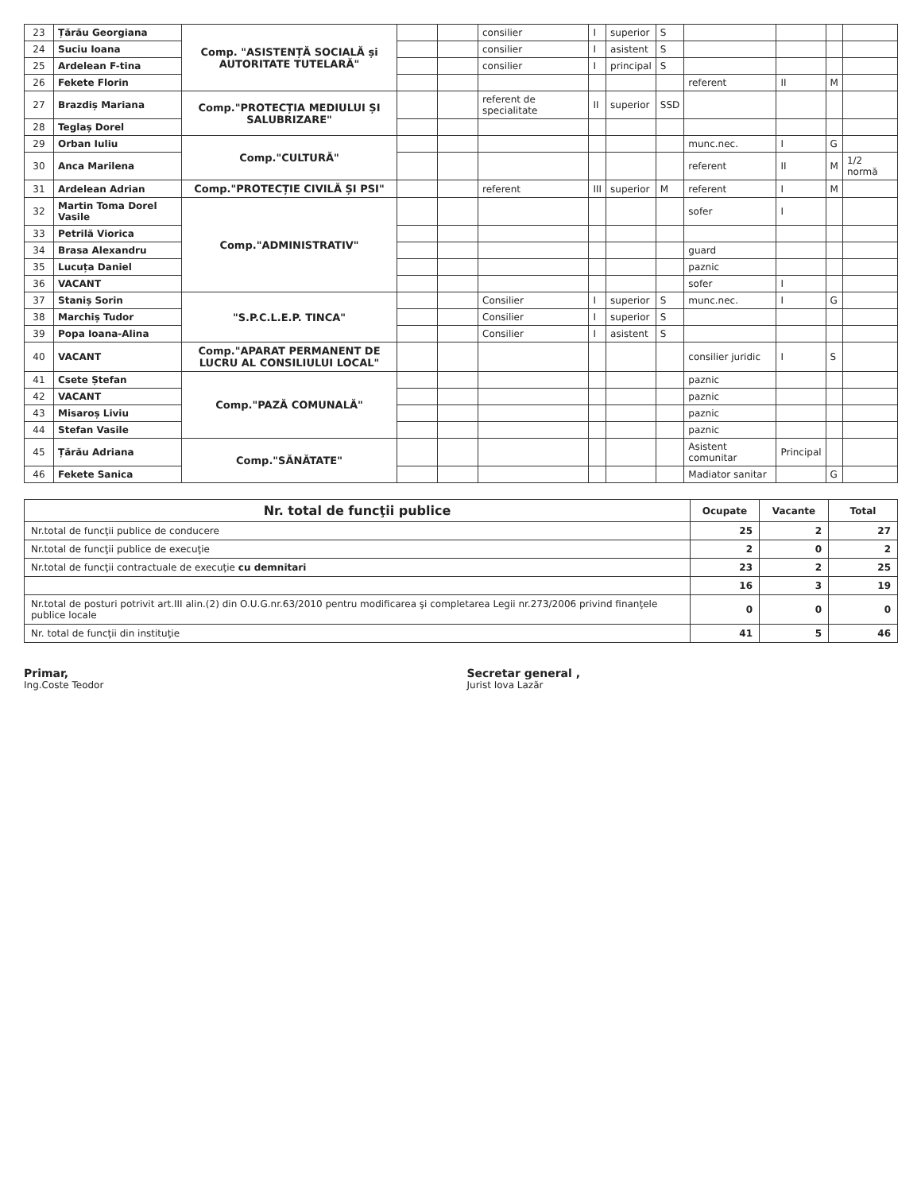| 23 | Țărău Georgiana | Comp. "ASISTENȚĂ SOCIALĂ și AUTORITATE TUTELARĂ" | | | consilier | I | superior | S | | | | |
| 24 | Suciu Ioana | | | | consilier | I | asistent | S | | | | |
| 25 | Ardelean F-tina | | | | consilier | I | principal | S | | | | |
| 26 | Fekete Florin | | | | | | | | referent | II | M | |
| 27 | Brazdiș Mariana | Comp."PROTECȚIA MEDIULUI ȘI SALUBRIZARE" | | | referent de specialitate | II | superior | SSD | | | | |
| 28 | Teglaș Dorel | | | | | | | | | | | |
| 29 | Orban Iuliu | Comp."CULTURĂ" | | | | | | | munc.nec. | I | G | |
| 30 | Anca Marilena | | | | | | | | referent | II | M | 1/2 normă |
| 31 | Ardelean Adrian | Comp."PROTECȚIE CIVILĂ ȘI PSI" | | | referent | III | superior | M | referent | I | M | |
| 32 | Martin Toma Dorel Vasile | Comp."ADMINISTRATIV" | | | | | | | sofer | I | | |
| 33 | Petrilă Viorica | | | | | | | | | | | |
| 34 | Brasa Alexandru | | | | | | | | guard | | | |
| 35 | Lucuța Daniel | | | | | | | | paznic | | | |
| 36 | VACANT | | | | | | | | sofer | I | | |
| 37 | Staniș Sorin | "S.P.C.L.E.P. TINCA" | | | Consilier | I | superior | S | munc.nec. | I | G | |
| 38 | Marchiș Tudor | | | | Consilier | I | superior | S | | | | |
| 39 | Popa Ioana-Alina | | | | Consilier | I | asistent | S | | | | |
| 40 | VACANT | Comp."APARAT PERMANENT DE LUCRU AL CONSILIULUI LOCAL" | | | | | | | consilier juridic | I | S | |
| 41 | Csete Ștefan | Comp."PAZĂ COMUNALĂ" | | | | | | | paznic | | | |
| 42 | VACANT | | | | | | | | paznic | | | |
| 43 | Misaroș Liviu | | | | | | | | paznic | | | |
| 44 | Stefan Vasile | | | | | | | | paznic | | | |
| 45 | Țărău Adriana | Comp."SĂNĂTATE" | | | | | | | Asistent comunitar | Principal | | |
| 46 | Fekete Sanica | | | | | | | | Madiator sanitar | | G | |
| Nr. total de funcţii publice | Ocupate | Vacante | Total |
| --- | --- | --- | --- |
| Nr.total de funcţii publice de conducere | 25 | 2 | 27 |
| Nr.total de funcţii publice de execuţie | 2 | 0 | 2 |
| Nr.total de funcţii contractuale de execuţie cu demnitari | 23 | 2 | 25 |
| | 16 | 3 | 19 |
| Nr.total de posturi potrivit art.III alin.(2) din O.U.G.nr.63/2010 pentru modificarea şi completarea Legii nr.273/2006 privind finanţele publice locale | 0 | 0 | 0 |
| Nr. total de funcţii din instituţie | 41 | 5 | 46 |
Primar,
Ing.Coste Teodor
Secretar general ,
Jurist Iova Lazăr